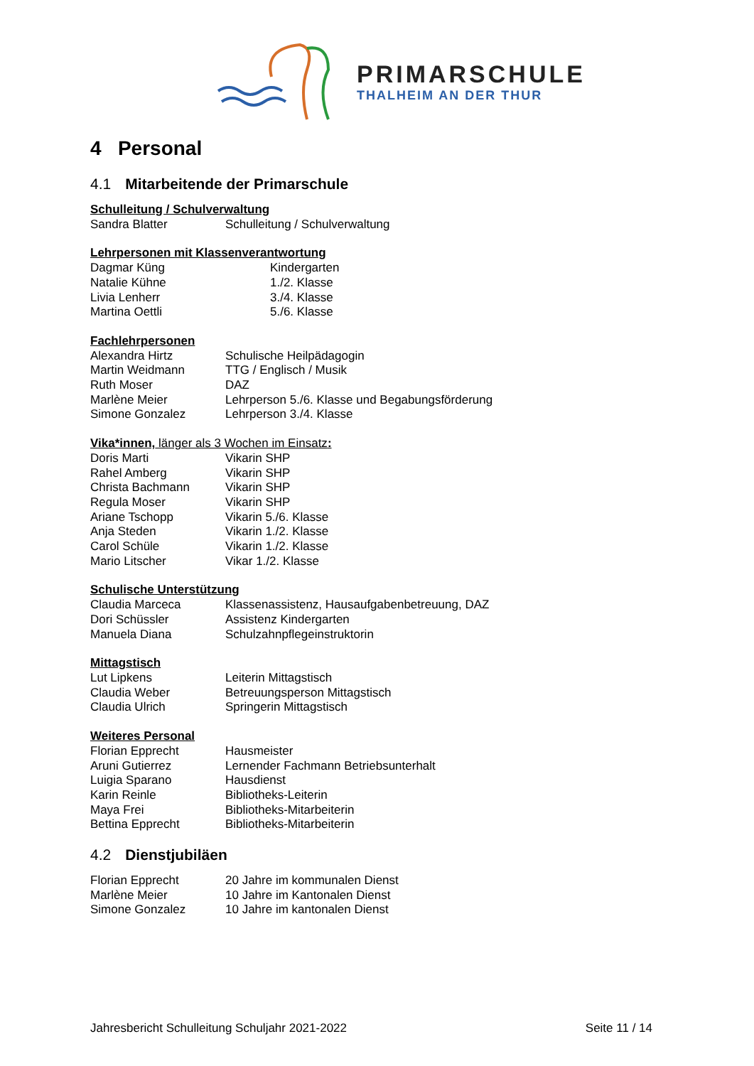PRIMARSCHULE
THALHEIM AN DER THUR
4 Personal
4.1 Mitarbeitende der Primarschule
Schulleitung / Schulverwaltung
Sandra Blatter Schulleitung / Schulverwaltung
Lehrpersonen mit Klassenverantwortung
Dagmar Küng Kindergarten
Natalie Kühne 1./2. Klasse
Livia Lenherr 3./4. Klasse
Martina Oettli 5./6. Klasse
Fachlehrpersonen
Alexandra Hirtz Schulische Heilpädagogin
Martin Weidmann TTG / Englisch / Musik
Ruth Moser DAZ
Marlène Meier Lehrperson 5./6. Klasse und Begabungsförderung
Simone Gonzalez Lehrperson 3./4. Klasse
Vika*innen, länger als 3 Wochen im Einsatz:
Doris Marti Vikarin SHP
Rahel Amberg Vikarin SHP
Christa Bachmann Vikarin SHP
Regula Moser Vikarin SHP
Ariane Tschopp Vikarin 5./6. Klasse
Anja Steden Vikarin 1./2. Klasse
Carol Schüle Vikarin 1./2. Klasse
Mario Litscher Vikar 1./2. Klasse
Schulische Unterstützung
Claudia Marceca Klassenassistenz, Hausaufgabenbetreuung, DAZ
Dori Schüssler Assistenz Kindergarten
Manuela Diana Schulzahnpflegeinstruktorin
Mittagstisch
Lut Lipkens Leiterin Mittagstisch
Claudia Weber Betreuungsperson Mittagstisch
Claudia Ulrich Springerin Mittagstisch
Weiteres Personal
Florian Epprecht Hausmeister
Aruni Gutierrez Lernender Fachmann Betriebsunterhalt
Luigia Sparano Hausdienst
Karin Reinle Bibliotheks-Leiterin
Maya Frei Bibliotheks-Mitarbeiterin
Bettina Epprecht Bibliotheks-Mitarbeiterin
4.2 Dienstjubiläen
Florian Epprecht 20 Jahre im kommunalen Dienst
Marlène Meier 10 Jahre im Kantonalen Dienst
Simone Gonzalez 10 Jahre im kantonalen Dienst
Jahresbericht Schulleitung Schuljahr 2021-2022 Seite 11 / 14